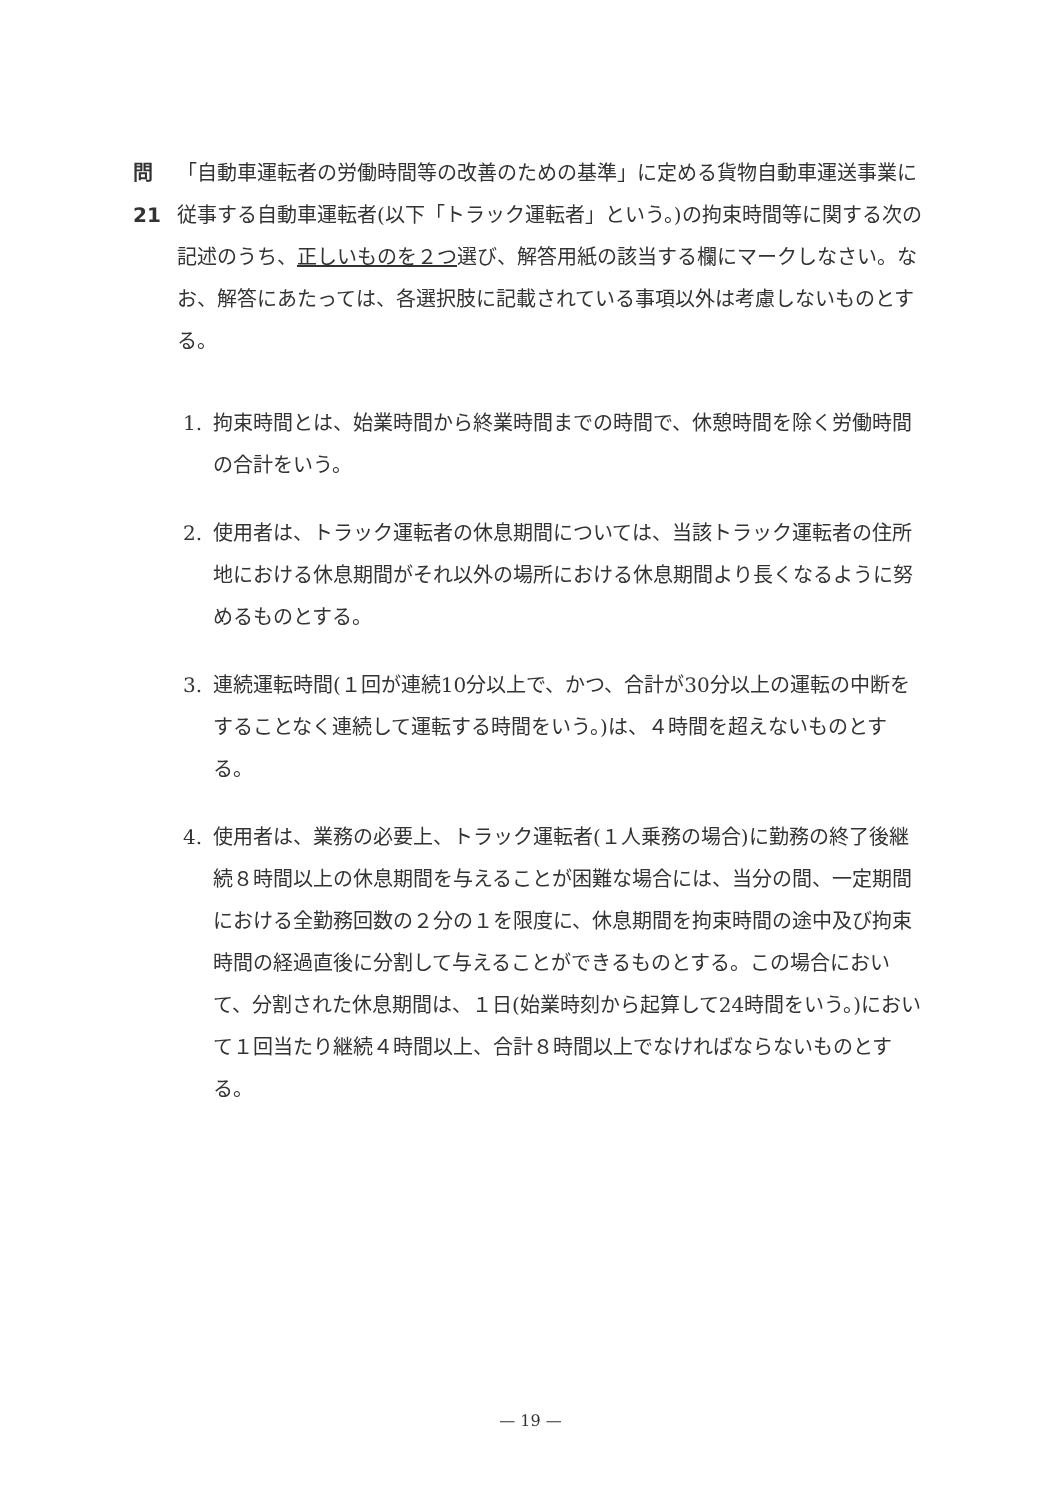問21 「自動車運転者の労働時間等の改善のための基準」に定める貨物自動車運送事業に従事する自動車運転者(以下「トラック運転者」という。)の拘束時間等に関する次の記述のうち、正しいものを２つ選び、解答用紙の該当する欄にマークしなさい。なお、解答にあたっては、各選択肢に記載されている事項以外は考慮しないものとする。
1. 拘束時間とは、始業時間から終業時間までの時間で、休憩時間を除く労働時間の合計をいう。
2. 使用者は、トラック運転者の休息期間については、当該トラック運転者の住所地における休息期間がそれ以外の場所における休息期間より長くなるように努めるものとする。
3. 連続運転時間(１回が連続10分以上で、かつ、合計が30分以上の運転の中断をすることなく連続して運転する時間をいう。)は、４時間を超えないものとする。
4. 使用者は、業務の必要上、トラック運転者(１人乗務の場合)に勤務の終了後継続８時間以上の休息期間を与えることが困難な場合には、当分の間、一定期間における全勤務回数の２分の１を限度に、休息期間を拘束時間の途中及び拘束時間の経過直後に分割して与えることができるものとする。この場合において、分割された休息期間は、１日(始業時刻から起算して24時間をいう。)において１回当たり継続４時間以上、合計８時間以上でなければならないものとする。
— 19 —